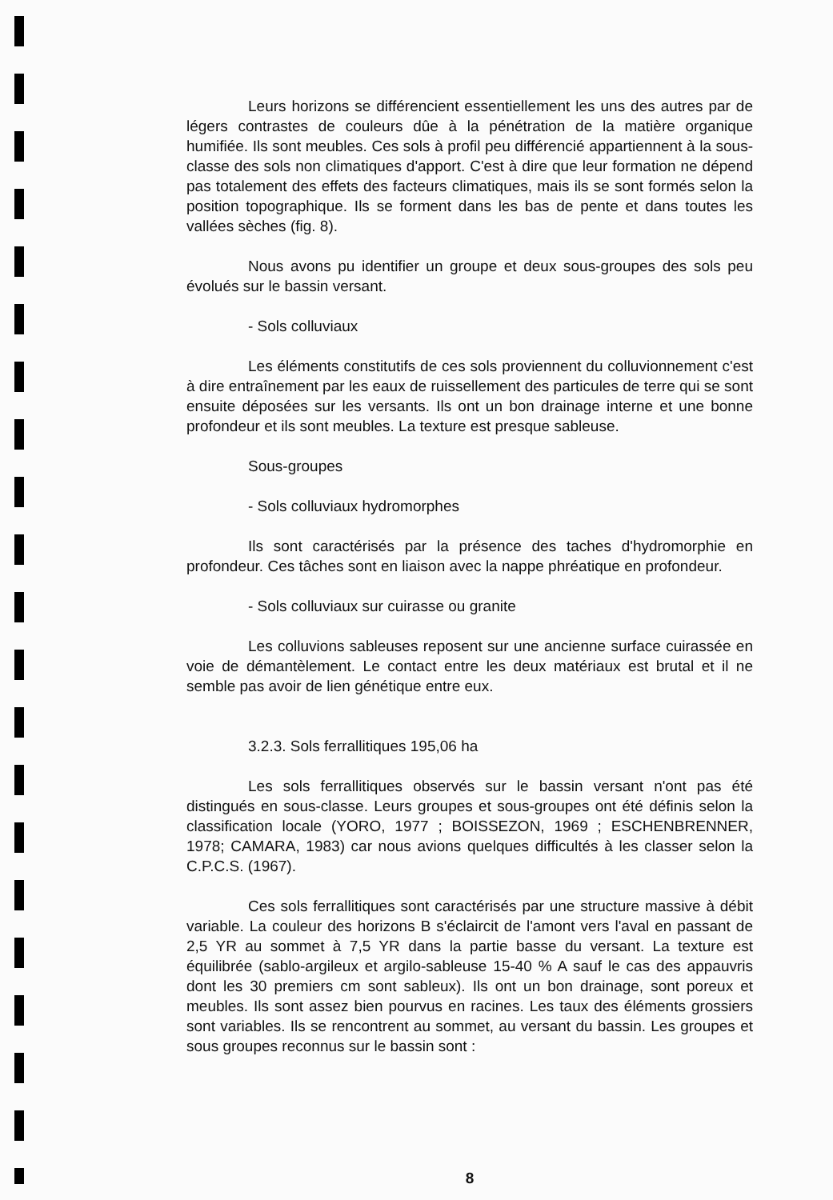Leurs horizons se différencient essentiellement les uns des autres par de légers contrastes de couleurs dûe à la pénétration de la matière organique humifiée. Ils sont meubles. Ces sols à profil peu différencié appartiennent à la sous-classe des sols non climatiques d'apport. C'est à dire que leur formation ne dépend pas totalement des effets des facteurs climatiques, mais ils se sont formés selon la position topographique. Ils se forment dans les bas de pente et dans toutes les vallées sèches (fig. 8).
Nous avons pu identifier un groupe et deux sous-groupes des sols peu évolués sur le bassin versant.
- Sols colluviaux
Les éléments constitutifs de ces sols proviennent du colluvionnement c'est à dire entraînement par les eaux de ruissellement des particules de terre qui se sont ensuite déposées sur les versants. Ils ont un bon drainage interne et une bonne profondeur et ils sont meubles. La texture est presque sableuse.
Sous-groupes
- Sols colluviaux hydromorphes
Ils sont caractérisés par la présence des taches d'hydromorphie en profondeur. Ces tâches sont en liaison avec la nappe phréatique en profondeur.
- Sols colluviaux sur cuirasse ou granite
Les colluvions sableuses reposent sur une ancienne surface cuirassée en voie de démantèlement. Le contact entre les deux matériaux est brutal et il ne semble pas avoir de lien génétique entre eux.
3.2.3. Sols ferrallitiques 195,06 ha
Les sols ferrallitiques observés sur le bassin versant n'ont pas été distingués en sous-classe. Leurs groupes et sous-groupes ont été définis selon la classification locale (YORO, 1977 ; BOISSEZON, 1969 ; ESCHENBRENNER, 1978; CAMARA, 1983) car nous avions quelques difficultés à les classer selon la C.P.C.S. (1967).
Ces sols ferrallitiques sont caractérisés par une structure massive à débit variable. La couleur des horizons B s'éclaircit de l'amont vers l'aval en passant de 2,5 YR au sommet à 7,5 YR dans la partie basse du versant. La texture est équilibrée (sablo-argileux et argilo-sableuse 15-40 % A sauf le cas des appauvris dont les 30 premiers cm sont sableux). Ils ont un bon drainage, sont poreux et meubles. Ils sont assez bien pourvus en racines. Les taux des éléments grossiers sont variables. Ils se rencontrent au sommet, au versant du bassin. Les groupes et sous groupes reconnus sur le bassin sont :
8